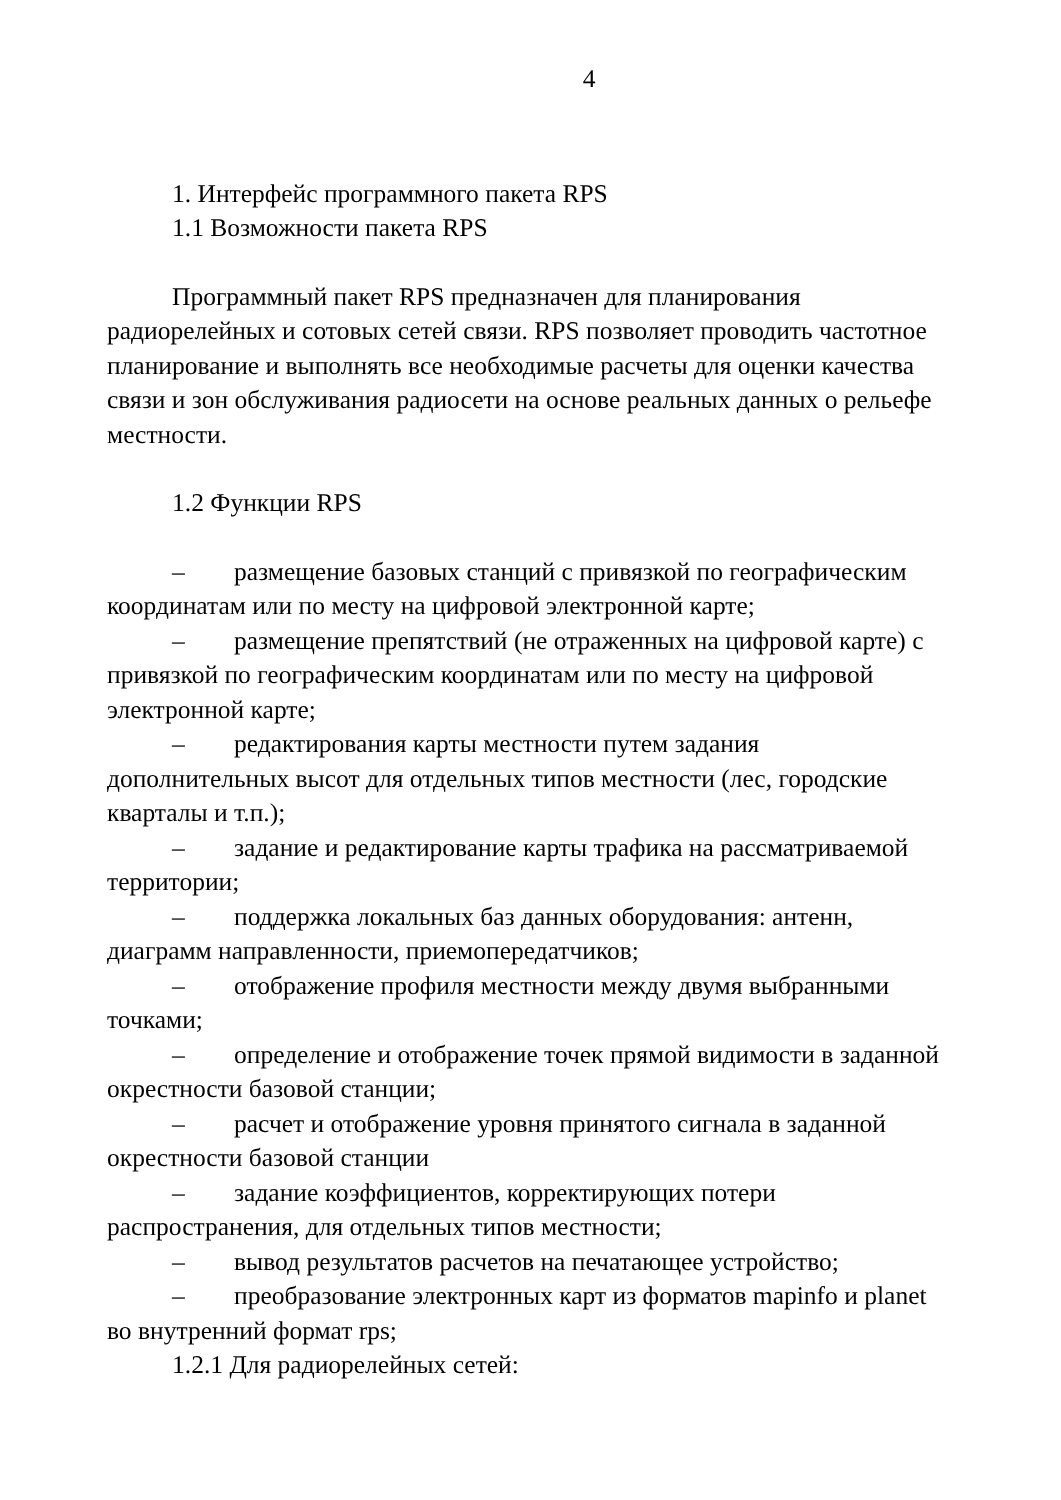4
1. Интерфейс программного пакета RPS
1.1 Возможности пакета RPS
Программный пакет RPS предназначен для планирования радиорелейных и сотовых сетей связи. RPS позволяет проводить частотное планирование и выполнять все необходимые расчеты для оценки качества связи и зон обслуживания радиосети на основе реальных данных о рельефе местности.
1.2 Функции RPS
– размещение базовых станций с привязкой по географическим координатам или по месту на цифровой электронной карте;
– размещение препятствий (не отраженных на цифровой карте) с привязкой по географическим координатам или по месту на цифровой электронной карте;
– редактирования карты местности путем задания дополнительных высот для отдельных типов местности (лес, городские кварталы и т.п.);
– задание и редактирование карты трафика на рассматриваемой территории;
– поддержка локальных баз данных оборудования: антенн, диаграмм направленности, приемопередатчиков;
– отображение профиля местности между двумя выбранными точками;
– определение и отображение точек прямой видимости в заданной окрестности базовой станции;
– расчет и отображение уровня принятого сигнала в заданной окрестности базовой станции
– задание коэффициентов, корректирующих потери распространения, для отдельных типов местности;
– вывод результатов расчетов на печатающее устройство;
– преобразование электронных карт из форматов mapinfo и planet во внутренний формат rps;
1.2.1 Для радиорелейных сетей: